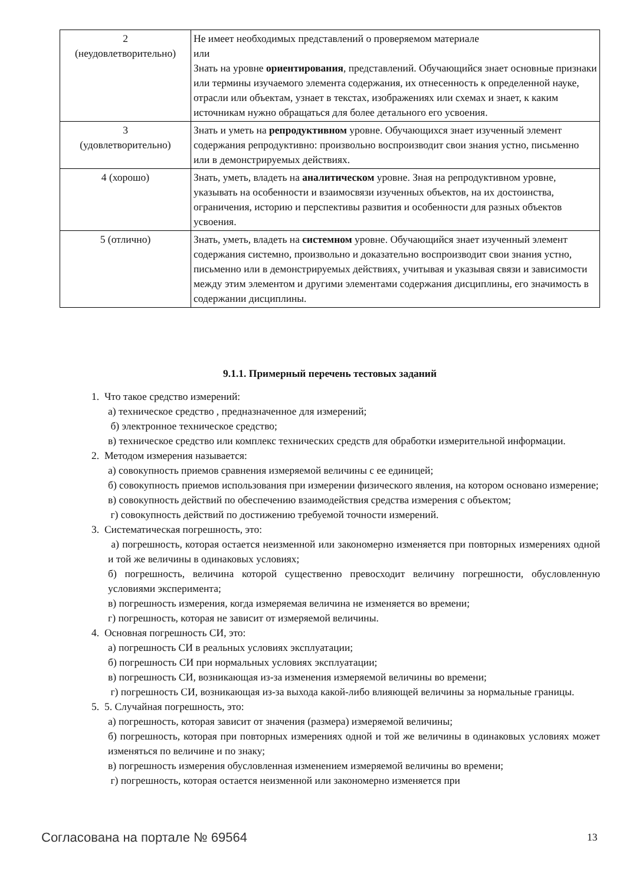| 2 (неудовлетворительно) | Не имеет необходимых представлений о проверяемом материале или Знать на уровне ориентирования , представлений. Обучающийся знает основные признаки или термины изучаемого элемента содержания, их отнесенность к определенной науке, отрасли или объектам, узнает в текстах, изображениях или схемах и знает, к каким источникам нужно обращаться для более детального его усвоения. |
| 3 (удовлетворительно) | Знать и уметь на репродуктивном уровне. Обучающихся знает изученный элемент содержания репродуктивно: произвольно воспроизводит свои знания устно, письменно или в демонстрируемых действиях. |
| 4 (хорошо) | Знать, уметь, владеть на аналитическом уровне. Зная на репродуктивном уровне, указывать на особенности и взаимосвязи изученных объектов, на их достоинства, ограничения, историю и перспективы развития и особенности для разных объектов усвоения. |
| 5 (отлично) | Знать, уметь, владеть на системном уровне. Обучающийся знает изученный элемент содержания системно, произвольно и доказательно воспроизводит свои знания устно, письменно или в демонстрируемых действиях, учитывая и указывая связи и зависимости между этим элементом и другими элементами содержания дисциплины, его значимость в содержании дисциплины. |
9.1.1. Примерный перечень тестовых заданий
1. Что такое средство измерений:
а) техническое средство , предназначенное для измерений;
б) электронное техническое средство;
в) техническое средство или комплекс технических средств для обработки измерительной информации.
2. Методом измерения называется:
а) совокупность приемов сравнения измеряемой величины с ее единицей;
б) совокупность приемов использования при измерении физического явления, на котором основано измерение;
в) совокупность действий по обеспечению взаимодействия средства измерения с объектом;
г) совокупность действий по достижению требуемой точности измерений.
3. Систематическая погрешность, это:
а) погрешность, которая остается неизменной или закономерно изменяется при повторных измерениях одной и той же величины в одинаковых условиях;
б) погрешность, величина которой существенно превосходит величину погрешности, обусловленную условиями эксперимента;
в) погрешность измерения, когда измеряемая величина не изменяется во времени;
г) погрешность, которая не зависит от измеряемой величины.
4. Основная погрешность СИ, это:
а) погрешность СИ в реальных условиях эксплуатации;
б) погрешность СИ при нормальных условиях эксплуатации;
в) погрешность СИ, возникающая из-за изменения измеряемой величины во времени;
г) погрешность СИ, возникающая из-за выхода какой-либо влияющей величины за нормальные границы.
5. 5. Случайная погрешность, это:
а) погрешность, которая зависит от значения (размера) измеряемой величины;
б) погрешность, которая при повторных измерениях одной и той же величины в одинаковых условиях может изменяться по величине и по знаку;
в) погрешность измерения обусловленная изменением измеряемой величины во времени;
г) погрешность, которая остается неизменной или закономерно изменяется при
Согласована на портале № 69564 13